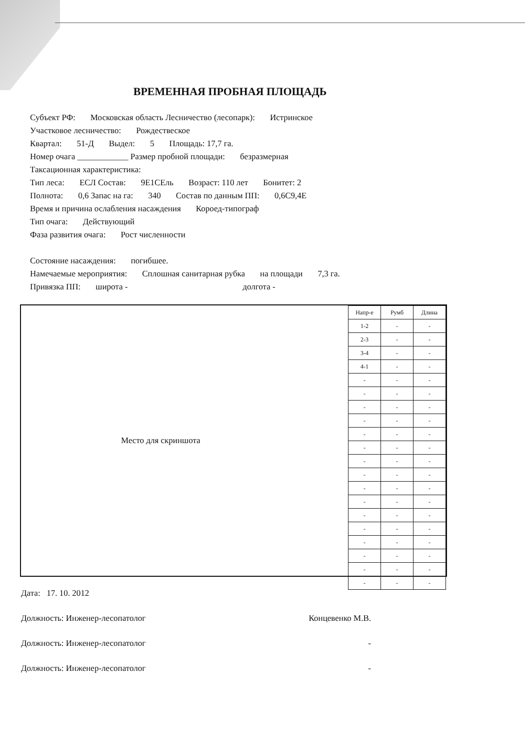ВРЕМЕННАЯ ПРОБНАЯ ПЛОЩАДЬ
Субъект РФ: Московская область Лесничество (лесопарк): Истринское
Участковое лесничество: Рождествеское
Квартал: 51-Д Выдел: 5 Площадь: 17,7 га.
Номер очага ____________ Размер пробной площади: безразмерная
Таксационная характеристика:
Тип леса: ЕСЛ Состав: 9Е1СЕль Возраст: 110 лет Бонитет: 2
Полнота: 0,6 Запас на га: 340 Состав по данным ПП: 0,6С9,4Е
Время и причина ослабления насаждения Короед-типограф
Тип очага: Действующий
Фаза развития очага: Рост численности
Состояние насаждения: погибшее.
Намечаемые мероприятия: Сплошная санитарная рубка на площади 7,3 га.
Привязка ПП: широта - долгота -
Место для скриншота
| Напр-е | Румб | Длина |
| --- | --- | --- |
| 1-2 | - | - |
| 2-3 | - | - |
| 3-4 | - | - |
| 4-1 | - | - |
| - | - | - |
| - | - | - |
| - | - | - |
| - | - | - |
| - | - | - |
| - | - | - |
| - | - | - |
| - | - | - |
| - | - | - |
| - | - | - |
| - | - | - |
| - | - | - |
| - | - | - |
| - | - | - |
| - | - | - |
| - | - | - |
Дата: 17. 10. 2012
Должность: Инженер-лесопатолог Концевенко М.В.
Должность: Инженер-лесопатолог -
Должность: Инженер-лесопатолог -